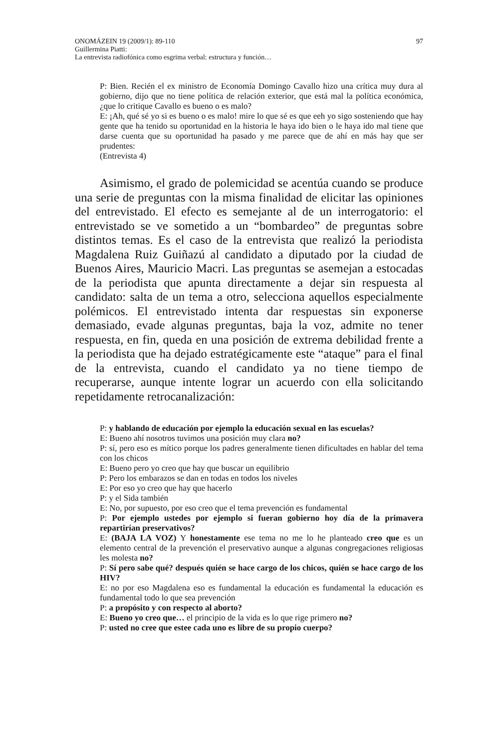97 ONOMÁZEIN 19 (2009/1): 89-110
Guillermina Piatti:
La entrevista radiofónica como esgrima verbal: estructura y función…
P: Bien. Recién el ex ministro de Economía Domingo Cavallo hizo una crítica muy dura al gobierno, dijo que no tiene política de relación exterior, que está mal la política económica, ¿que lo critique Cavallo es bueno o es malo?
E: ¡Ah, qué sé yo si es bueno o es malo! mire lo que sé es que eeh yo sigo sosteniendo que hay gente que ha tenido su oportunidad en la historia le haya ido bien o le haya ido mal tiene que darse cuenta que su oportunidad ha pasado y me parece que de ahí en más hay que ser prudentes:
(Entrevista 4)
Asimismo, el grado de polemicidad se acentúa cuando se produce una serie de preguntas con la misma finalidad de elicitar las opiniones del entrevistado. El efecto es semejante al de un interrogatorio: el entrevistado se ve sometido a un “bombardeo” de preguntas sobre distintos temas. Es el caso de la entrevista que realizó la periodista Magdalena Ruiz Guiñazú al candidato a diputado por la ciudad de Buenos Aires, Mauricio Macri. Las preguntas se asemejan a estocadas de la periodista que apunta directamente a dejar sin respuesta al candidato: salta de un tema a otro, selecciona aquellos especialmente polémicos. El entrevistado intenta dar respuestas sin exponerse demasiado, evade algunas preguntas, baja la voz, admite no tener respuesta, en fin, queda en una posición de extrema debilidad frente a la periodista que ha dejado estratégicamente este “ataque” para el final de la entrevista, cuando el candidato ya no tiene tiempo de recuperarse, aunque intente lograr un acuerdo con ella solicitando repetidamente retrocanalización:
P: y hablando de educación por ejemplo la educación sexual en las escuelas?
E: Bueno ahí nosotros tuvimos una posición muy clara no?
P: sí, pero eso es mítico porque los padres generalmente tienen dificultades en hablar del tema con los chicos
E: Bueno pero yo creo que hay que buscar un equilibrio
P: Pero los embarazos se dan en todas en todos los niveles
E: Por eso yo creo que hay que hacerlo
P: y el Sida también
E: No, por supuesto, por eso creo que el tema prevención es fundamental
P: Por ejemplo ustedes por ejemplo si fueran gobierno hoy día de la primavera repartirían preservativos?
E: (BAJA LA VOZ) Y honestamente ese tema no me lo he planteado creo que es un elemento central de la prevención el preservativo aunque a algunas congregaciones religiosas les molesta no?
P: Sí pero sabe qué? después quién se hace cargo de los chicos, quién se hace cargo de los HIV?
E: no por eso Magdalena eso es fundamental la educación es fundamental la educación es fundamental todo lo que sea prevención
P: a propósito y con respecto al aborto?
E: Bueno yo creo que… el principio de la vida es lo que rige primero no?
P: usted no cree que estee cada uno es libre de su propio cuerpo?